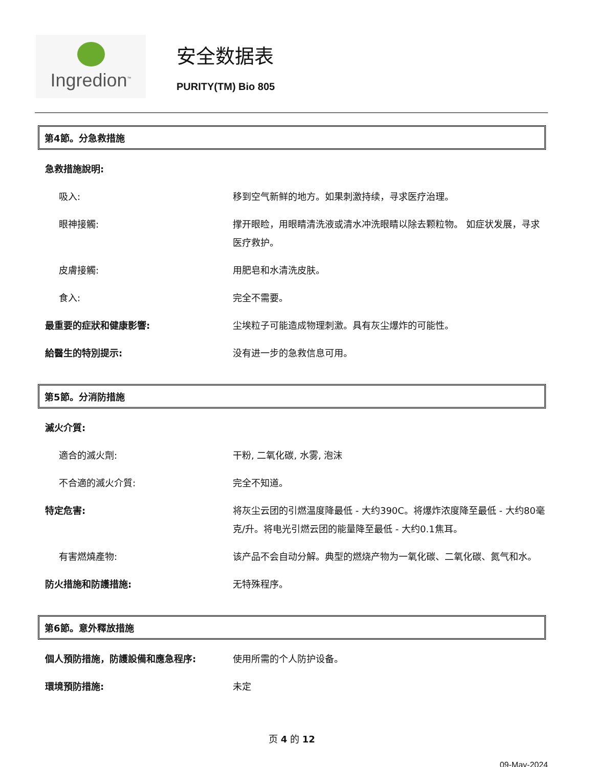Ingredion<sup>™</sup>
安全数据表
PURITY(TM) Bio 805
第4節。分急救措施
急救措施說明:
吸入: 移到空气新鲜的地方。如果刺激持续，寻求医疗治理。
眼神接觸: 撑开眼睑，用眼睛清洗液或清水冲洗眼睛以除去颗粒物。 如症状发展，寻求医疗救护。
皮膚接觸: 用肥皂和水清洗皮肤。
食入: 完全不需要。
最重要的症狀和健康影響: 尘埃粒子可能造成物理刺激。具有灰尘爆炸的可能性。
給醫生的特別提示: 没有进一步的急救信息可用。
第5節。分消防措施
滅火介質:
適合的滅火劑: 干粉, 二氧化碳, 水雾, 泡沫
不合適的滅火介質: 完全不知道。
特定危害: 将灰尘云团的引燃温度降最低 - 大约390C。将爆炸浓度降至最低 - 大约80毫克/升。将电光引燃云团的能量降至最低 - 大约0.1焦耳。
有害燃燒產物: 该产品不会自动分解。典型的燃烧产物为一氧化碳、二氧化碳、氮气和水。
防火措施和防護措施: 无特殊程序。
第6節。意外釋放措施
個人預防措施，防護設備和應急程序: 使用所需的个人防护设备。
環境預防措施: 未定
页 4 的 12
09-May-2024